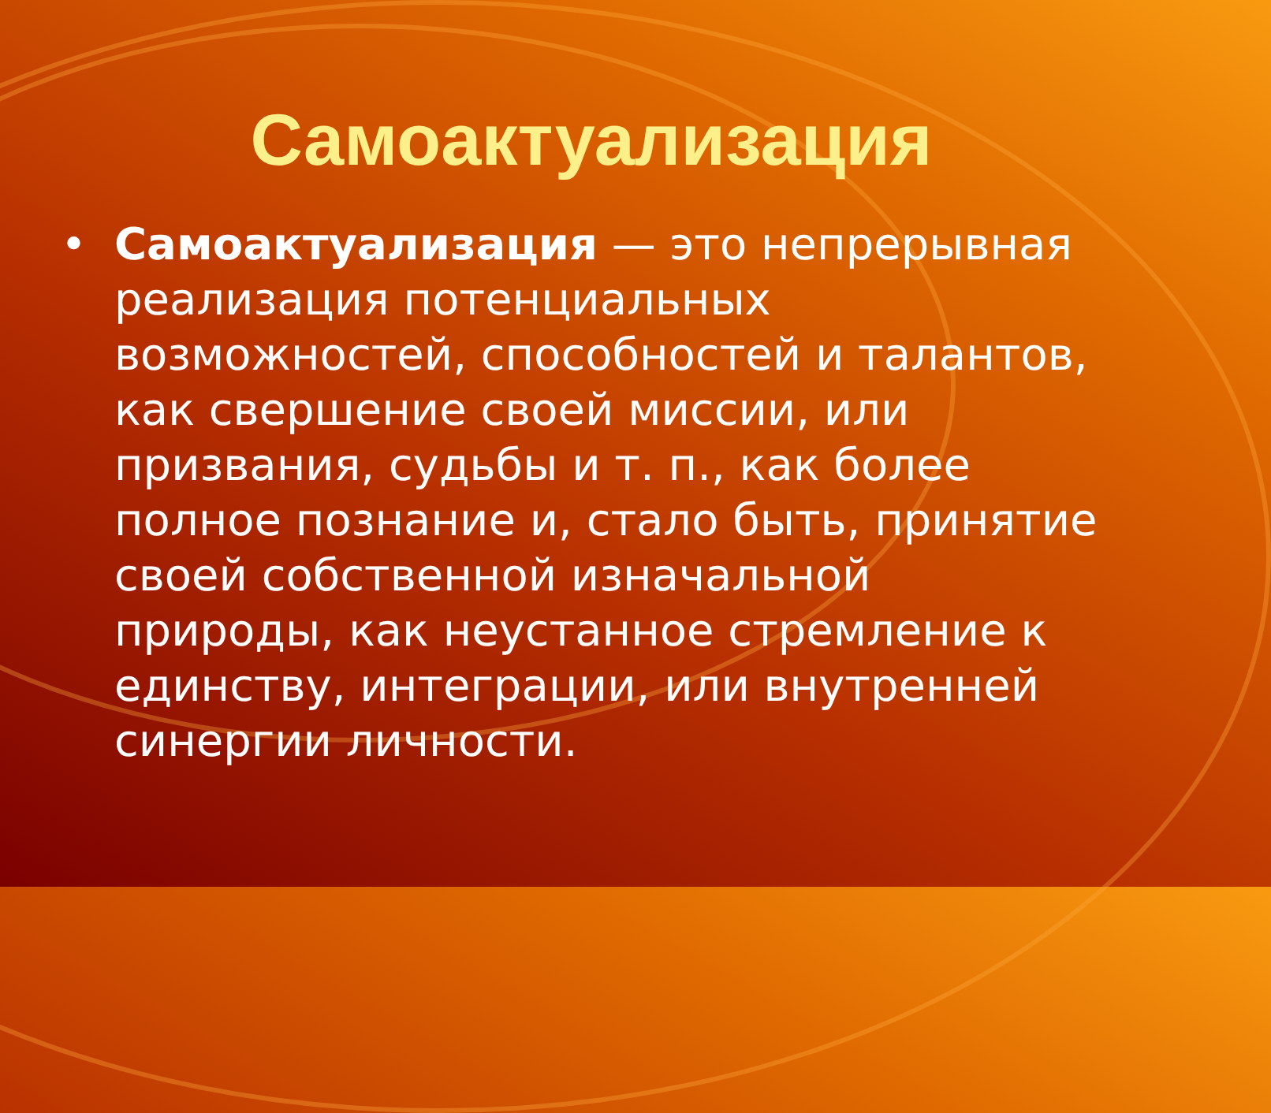Самоактуализация
• Самоактуализация — это непрерывная реализация потенциальных возможностей, способностей и талантов, как свершение своей миссии, или призвания, судьбы и т. п., как более полное познание и, стало быть, принятие своей собственной изначальной природы, как неустанное стремление к единству, интеграции, или внутренней синергии личности.